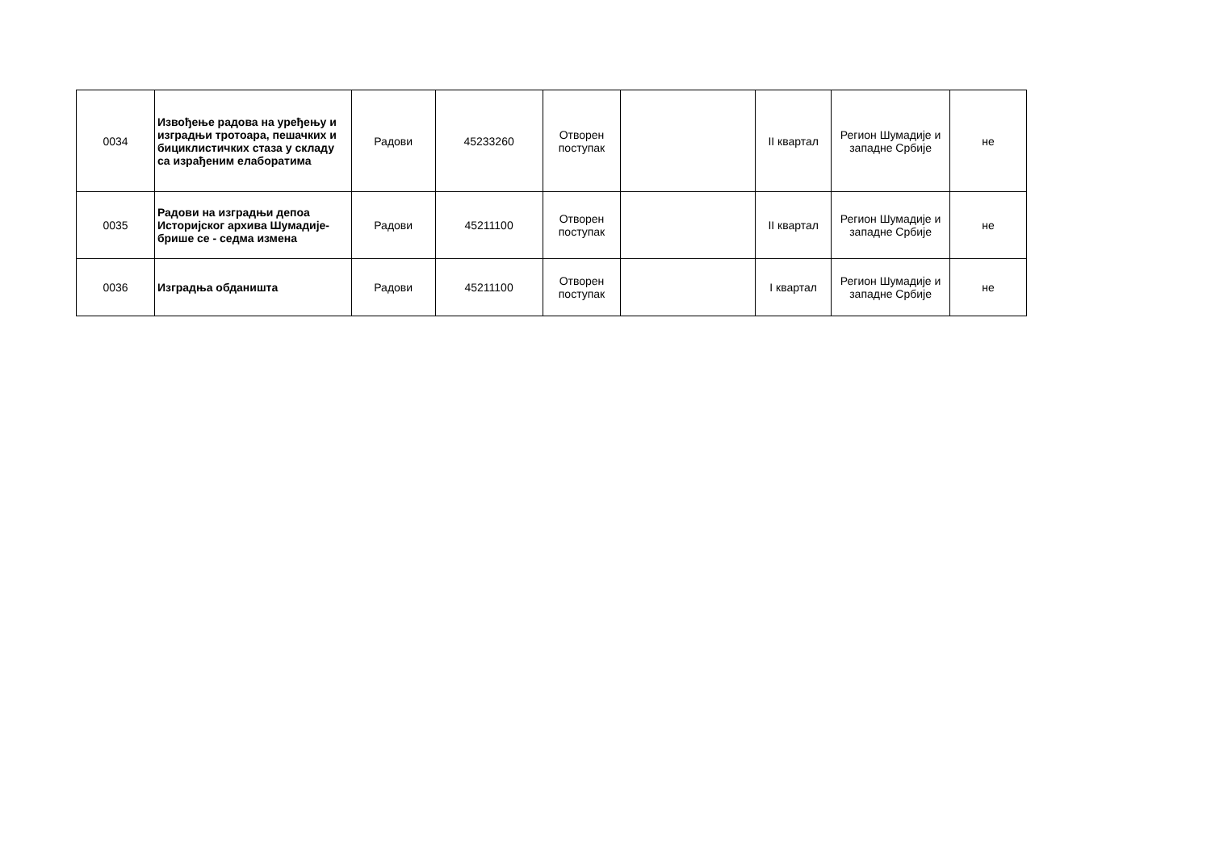| 0034 | Извођење радова на уређењу и изградњи тротоара, пешачких и бициклистичких стаза у складу са израђеним елаборатима | Радови | 45233260 | Отворен поступак | | II квартал | Регион Шумадије и западне Србије | не |
| 0035 | Радови на изградњи депоа Историјског архива Шумадије- брише се - седма измена | Радови | 45211100 | Отворен поступак | | II квартал | Регион Шумадије и западне Србије | не |
| 0036 | Изградња обданишта | Радови | 45211100 | Отворен поступак | | I квартал | Регион Шумадије и западне Србије | не |